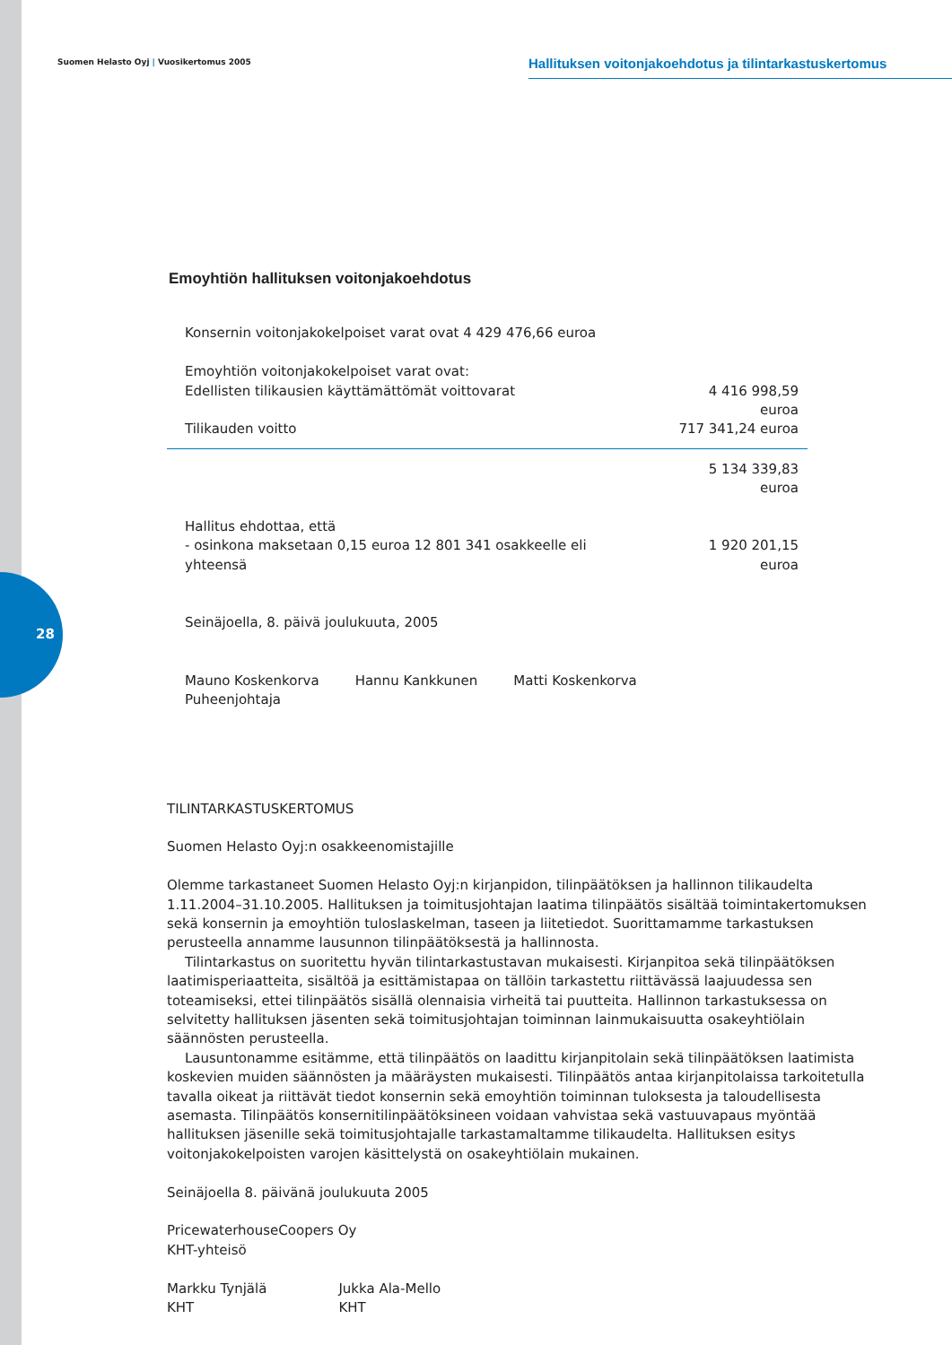Suomen Helasto Oyj | Vuosikertomus 2005
Hallituksen voitonjakoehdotus ja tilintarkastuskertomus
28
Emoyhtiön hallituksen voitonjakoehdotus
| Konsernin voitonjakokelpoiset varat ovat 4 429 476,66 euroa | |
| Emoyhtiön voitonjakokelpoiset varat ovat: | |
| Edellisten tilikausien käyttämättömät voittovarat | 4 416 998,59 euroa |
| Tilikauden voitto | 717 341,24 euroa |
| | 5 134 339,83 euroa |
| Hallitus ehdottaa, että | |
| - osinkona maksetaan 0,15 euroa 12 801 341 osakkeelle eli yhteensä | 1 920 201,15 euroa |
Seinäjoella, 8. päivä joulukuuta, 2005
Mauno Koskenkorva
Puheenjohtaja
Hannu Kankkunen Matti Koskenkorva
TILINTARKASTUSKERTOMUS
Suomen Helasto Oyj:n osakkeenomistajille
Olemme tarkastaneet Suomen Helasto Oyj:n kirjanpidon, tilinpäätöksen ja hallinnon tilikaudelta 1.11.2004–31.10.2005. Hallituksen ja toimitusjohtajan laatima tilinpäätös sisältää toimintakertomuksen sekä konsernin ja emoyhtiön tuloslaskelman, taseen ja liitetiedot. Suorittamamme tarkastuksen perusteella annamme lausunnon tilinpäätöksestä ja hallinnosta.
Tilintarkastus on suoritettu hyvän tilintarkastustavan mukaisesti. Kirjanpitoa sekä tilinpäätöksen laatimisperiaatteita, sisältöä ja esittämistapaa on tällöin tarkastettu riittävässä laajuudessa sen toteamiseksi, ettei tilinpäätös sisällä olennaisia virheitä tai puutteita. Hallinnon tarkastuksessa on selvitetty hallituksen jäsenten sekä toimitusjohtajan toiminnan lainmukaisuutta osakeyhtiölain säännösten perusteella.
Lausuntonamme esitämme, että tilinpäätös on laadittu kirjanpitolain sekä tilinpäätöksen laatimista koskevien muiden säännösten ja määräysten mukaisesti. Tilinpäätös antaa kirjanpitolaissa tarkoitetulla tavalla oikeat ja riittävät tiedot konsernin sekä emoyhtiön toiminnan tuloksesta ja taloudellisesta asemasta. Tilinpäätös konsernitilinpäätöksineen voidaan vahvistaa sekä vastuuvapaus myöntää hallituksen jäsenille sekä toimitusjohtajalle tarkastamaltamme tilikaudelta. Hallituksen esitys voitonjakokelpoisten varojen käsittelystä on osakeyhtiölain mukainen.
Seinäjoella 8. päivänä joulukuuta 2005
PricewaterhouseCoopers Oy
KHT-yhteisö
Markku Tynjälä
KHT
Jukka Ala-Mello
KHT